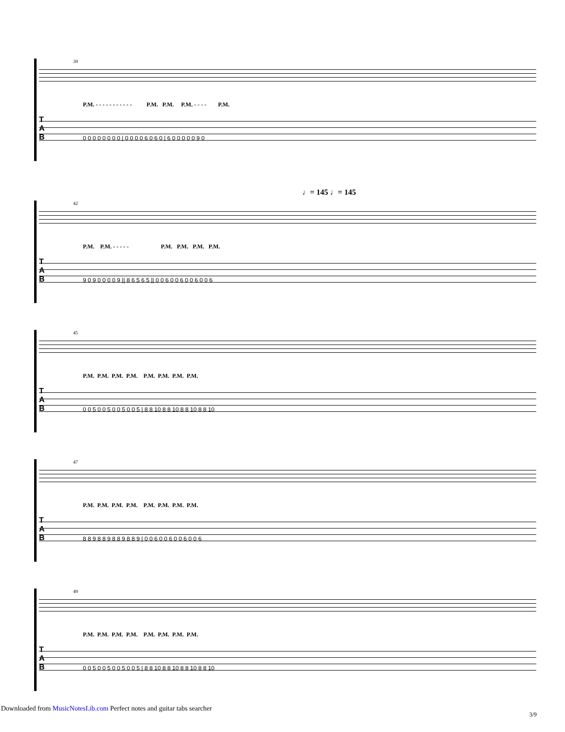39
P.M. - - - - - - - - - - - P.M. P.M. P.M. - - - - P.M.
T
A
B
0 0 0 0 0 0 0 0 | 0 0 0 0 6 0 6 0 | 6 0 0 0 0 0 9 0
♩= 145 ♩= 145
42
P.M. P.M. - - - - - P.M. P.M. P.M. P.M.
T
A
B
9 0 9 0 0 0 0 9 || 8 6 5 6 5 || 0 0 6 0 0 6 0 0 6 0 0 6
45
P.M. P.M. P.M. P.M. P.M. P.M. P.M. P.M.
T
A
B
0 0 5 0 0 5 0 0 5 0 0 5 | 8 8 10 8 8 10 8 8 10 8 8 10
47
P.M. P.M. P.M. P.M. P.M. P.M. P.M. P.M.
T
A
B
8 8 9 8 8 9 8 8 9 8 8 9 | 0 0 6 0 0 6 0 0 6 0 0 6
49
P.M. P.M. P.M. P.M. P.M. P.M. P.M. P.M.
T
A
B
0 0 5 0 0 5 0 0 5 0 0 5 | 8 8 10 8 8 10 8 8 10 8 8 10
3/9
Downloaded from MusicNotesLib.com Perfect notes and guitar tabs searcher